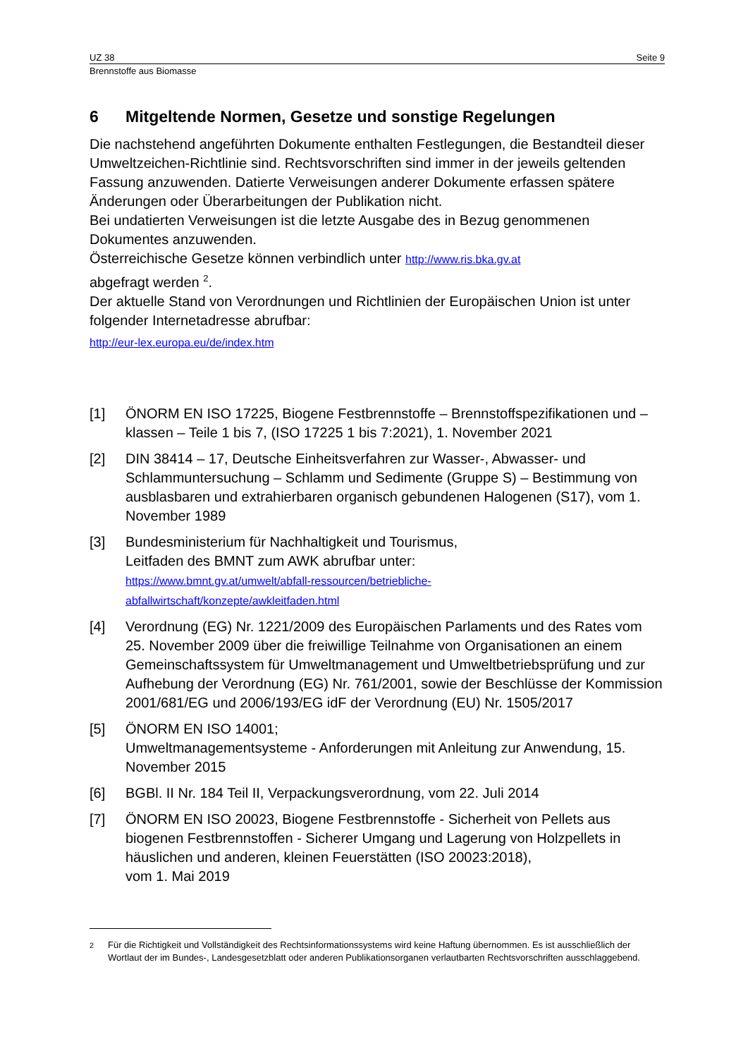UZ 38 Seite 9
Brennstoffe aus Biomasse
6 Mitgeltende Normen, Gesetze und sonstige Regelungen
Die nachstehend angeführten Dokumente enthalten Festlegungen, die Bestandteil dieser Umweltzeichen-Richtlinie sind. Rechtsvorschriften sind immer in der jeweils geltenden Fassung anzuwenden. Datierte Verweisungen anderer Dokumente erfassen spätere Änderungen oder Überarbeitungen der Publikation nicht.
Bei undatierten Verweisungen ist die letzte Ausgabe des in Bezug genommenen Dokumentes anzuwenden.
Österreichische Gesetze können verbindlich unter http://www.ris.bka.gv.at
abgefragt werden <sup>2</sup>.
Der aktuelle Stand von Verordnungen und Richtlinien der Europäischen Union ist unter folgender Internetadresse abrufbar:
http://eur-lex.europa.eu/de/index.htm
[1] ÖNORM EN ISO 17225, Biogene Festbrennstoffe – Brennstoffspezifikationen und –klassen – Teile 1 bis 7, (ISO 17225 1 bis 7:2021), 1. November 2021
[2] DIN 38414 – 17, Deutsche Einheitsverfahren zur Wasser-, Abwasser- und Schlammuntersuchung – Schlamm und Sedimente (Gruppe S) – Bestimmung von ausblasbaren und extrahierbaren organisch gebundenen Halogenen (S17), vom 1. November 1989
[3] Bundesministerium für Nachhaltigkeit und Tourismus,
Leitfaden des BMNT zum AWK abrufbar unter:
https://www.bmnt.gv.at/umwelt/abfall-ressourcen/betriebliche-
abfallwirtschaft/konzepte/awkleitfaden.html
[4] Verordnung (EG) Nr. 1221/2009 des Europäischen Parlaments und des Rates vom 25. November 2009 über die freiwillige Teilnahme von Organisationen an einem Gemeinschaftssystem für Umweltmanagement und Umweltbetriebsprüfung und zur Aufhebung der Verordnung (EG) Nr. 761/2001, sowie der Beschlüsse der Kommission 2001/681/EG und 2006/193/EG idF der Verordnung (EU) Nr. 1505/2017
[5] ÖNORM EN ISO 14001;
Umweltmanagementsysteme - Anforderungen mit Anleitung zur Anwendung, 15. November 2015
[6] BGBl. II Nr. 184 Teil II, Verpackungsverordnung, vom 22. Juli 2014
[7] ÖNORM EN ISO 20023, Biogene Festbrennstoffe - Sicherheit von Pellets aus biogenen Festbrennstoffen - Sicherer Umgang und Lagerung von Holzpellets in häuslichen und anderen, kleinen Feuerstätten (ISO 20023:2018),
vom 1. Mai 2019
<sup>2</sup> Für die Richtigkeit und Vollständigkeit des Rechtsinformationssystems wird keine Haftung übernommen. Es ist ausschließlich der Wortlaut der im Bundes-, Landesgesetzblatt oder anderen Publikationsorganen verlautbarten Rechtsvorschriften ausschlaggebend.